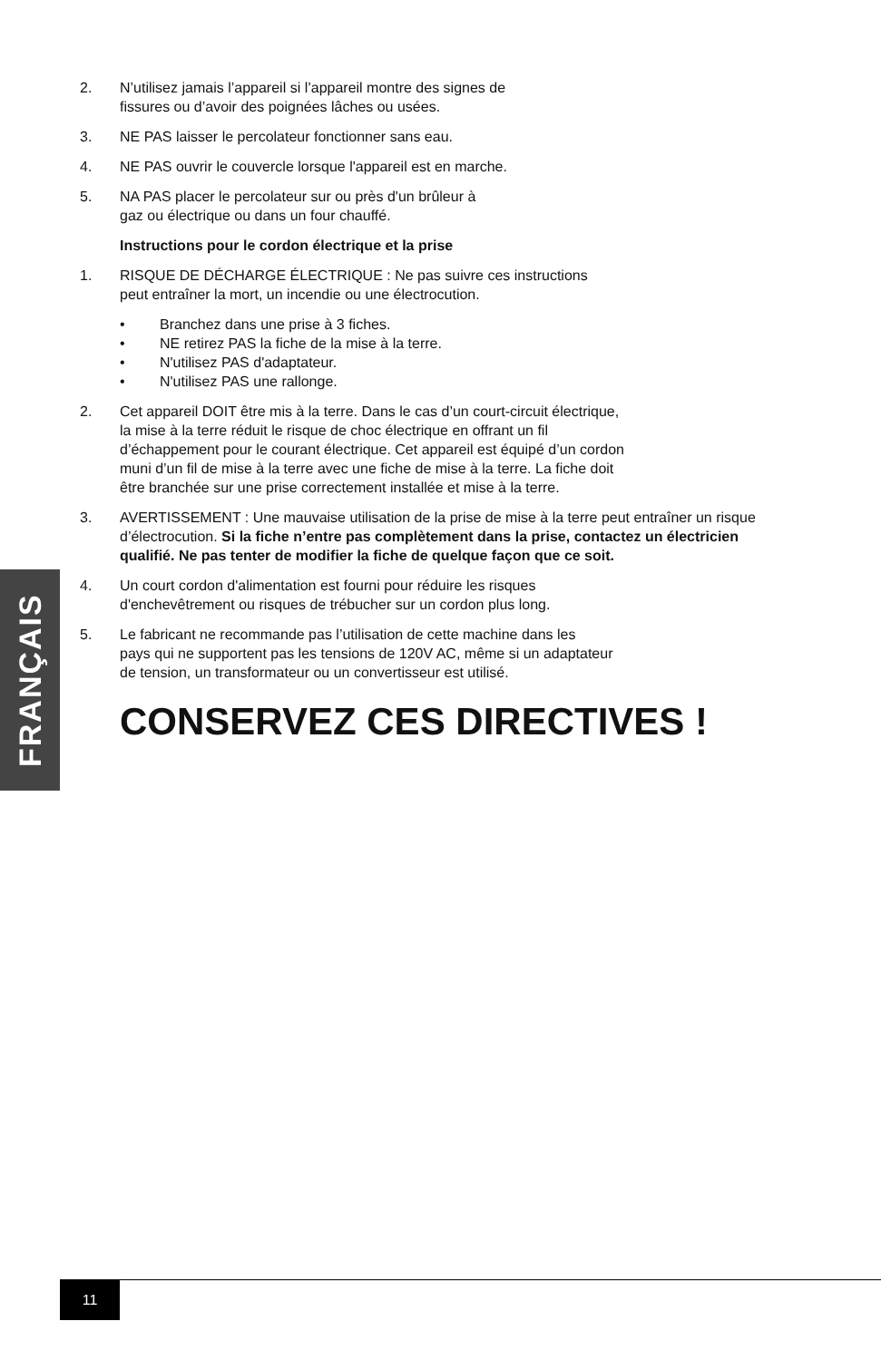FRANÇAIS
2. N’utilisez jamais l’appareil si l’appareil montre des signes de
fissures ou d’avoir des poignées lâches ou usées.
3. NE PAS laisser le percolateur fonctionner sans eau.
4. NE PAS ouvrir le couvercle lorsque l'appareil est en marche.
5. NA PAS placer le percolateur sur ou près d'un brûleur à
gaz ou électrique ou dans un four chauffé.
Instructions pour le cordon électrique et la prise
1. RISQUE DE DÉCHARGE ÉLECTRIQUE : Ne pas suivre ces instructions
peut entraîner la mort, un incendie ou une électrocution.
• Branchez dans une prise à 3 fiches.
• NE retirez PAS la fiche de la mise à la terre.
• N'utilisez PAS d'adaptateur.
• N'utilisez PAS une rallonge.
2. Cet appareil DOIT être mis à la terre. Dans le cas d’un court-circuit électrique,
la mise à la terre réduit le risque de choc électrique en offrant un fil
d’échappement pour le courant électrique. Cet appareil est équipé d’un cordon
muni d’un fil de mise à la terre avec une fiche de mise à la terre. La fiche doit
être branchée sur une prise correctement installée et mise à la terre.
3. AVERTISSEMENT : Une mauvaise utilisation de la prise de mise à la terre peut entraîner un risque d’électrocution. Si la fiche n’entre pas complètement dans la prise, contactez un électricien qualifié. Ne pas tenter de modifier la fiche de quelque façon que ce soit.
4. Un court cordon d'alimentation est fourni pour réduire les risques
d'enchevêtrement ou risques de trébucher sur un cordon plus long.
5. Le fabricant ne recommande pas l’utilisation de cette machine dans les
pays qui ne supportent pas les tensions de 120V AC, même si un adaptateur
de tension, un transformateur ou un convertisseur est utilisé.
CONSERVEZ CES DIRECTIVES !
11